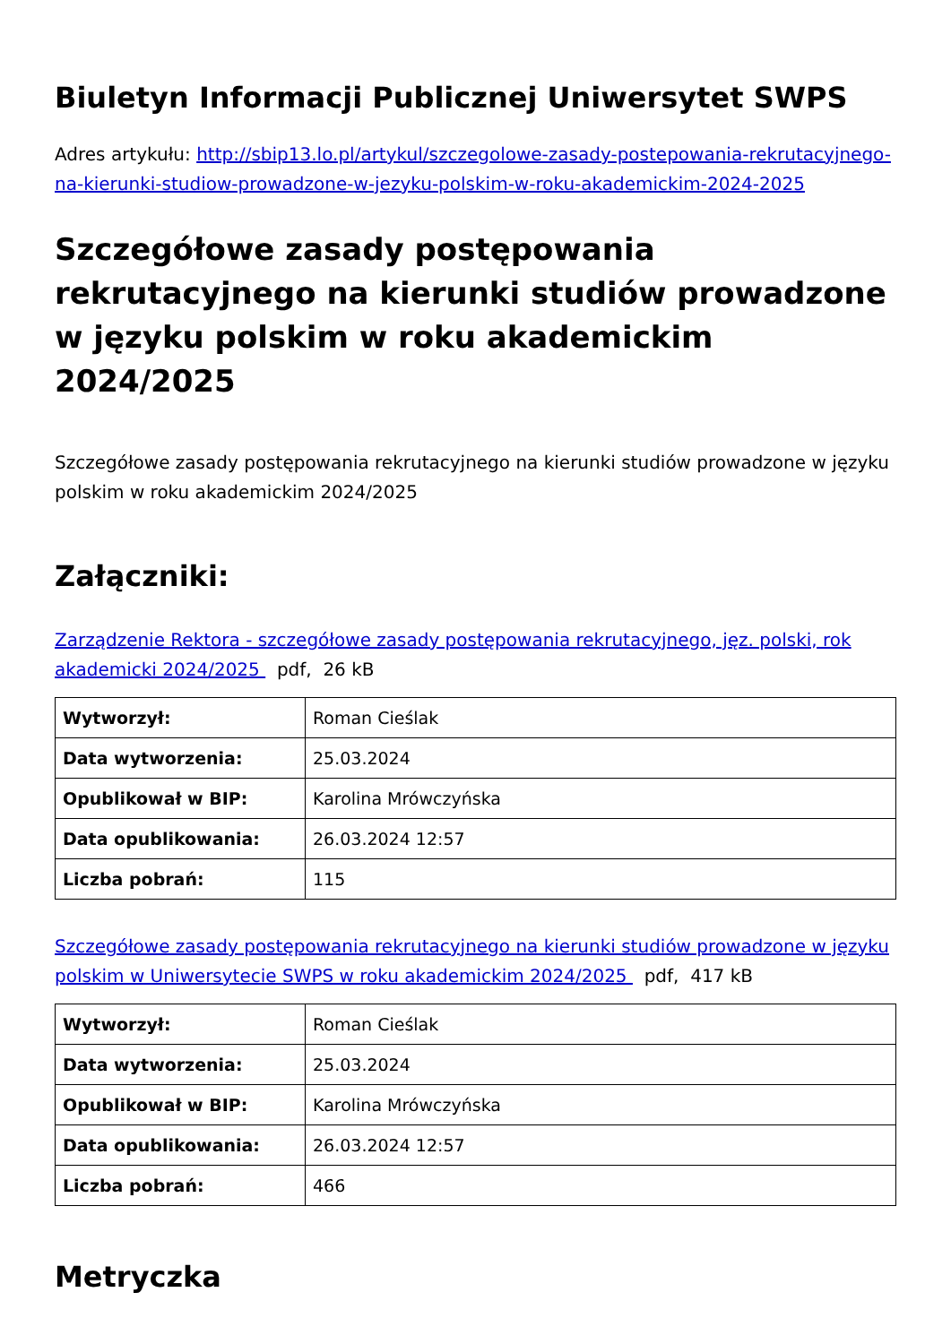Biuletyn Informacji Publicznej Uniwersytet SWPS
Adres artykułu: http://sbip13.lo.pl/artykul/szczegolowe-zasady-postepowania-rekrutacyjnego-na-kierunki-studiow-prowadzone-w-jezyku-polskim-w-roku-akademickim-2024-2025
Szczegółowe zasady postępowania rekrutacyjnego na kierunki studiów prowadzone w języku polskim w roku akademickim 2024/2025
Szczegółowe zasady postępowania rekrutacyjnego na kierunki studiów prowadzone w języku polskim w roku akademickim 2024/2025
Załączniki:
Zarządzenie Rektora - szczegółowe zasady postępowania rekrutacyjnego, jęz. polski, rok akademicki 2024/2025 pdf, 26 kB
| Wytworzył: | Roman Cieślak |
| Data wytworzenia: | 25.03.2024 |
| Opublikował w BIP: | Karolina Mrówczyńska |
| Data opublikowania: | 26.03.2024 12:57 |
| Liczba pobrań: | 115 |
Szczegółowe zasady postępowania rekrutacyjnego na kierunki studiów prowadzone w języku polskim w Uniwersytecie SWPS w roku akademickim 2024/2025 pdf, 417 kB
| Wytworzył: | Roman Cieślak |
| Data wytworzenia: | 25.03.2024 |
| Opublikował w BIP: | Karolina Mrówczyńska |
| Data opublikowania: | 26.03.2024 12:57 |
| Liczba pobrań: | 466 |
Metryczka